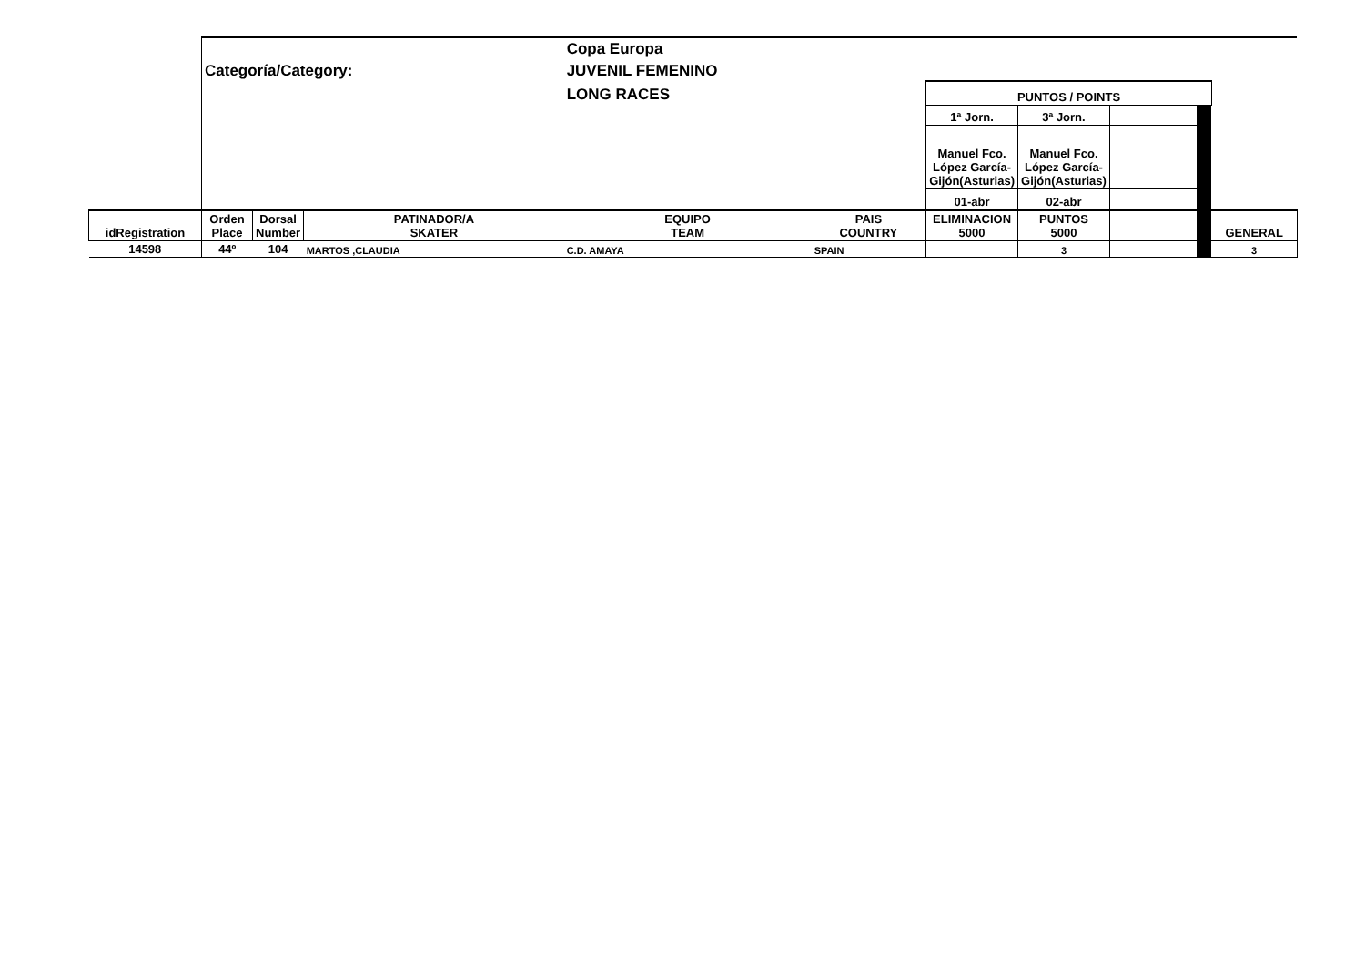| | | | | Copa Europa | | | | | | |
| | Categoría/Category: | | | JUVENIL FEMENINO | | | | | | |
| | | | | LONG RACES | | PUNTOS / POINTS | | | | |
| | | | | | | 1ª Jorn. | 3ª Jorn. | | | |
| | | | | | | Manuel Fco. López García-Gijón(Asturias) | Manuel Fco. López García-Gijón(Asturias) | | | |
| | | | | | | 01-abr | 02-abr | | | |
| idRegistration | Orden Place | Dorsal Number | PATINADOR/A SKATER | EQUIPO TEAM | PAIS COUNTRY | ELIMINACION 5000 | PUNTOS 5000 | | | GENERAL |
| 14598 | 44º | 104 | MARTOS ,CLAUDIA | C.D. AMAYA | SPAIN | | 3 | | | 3 |